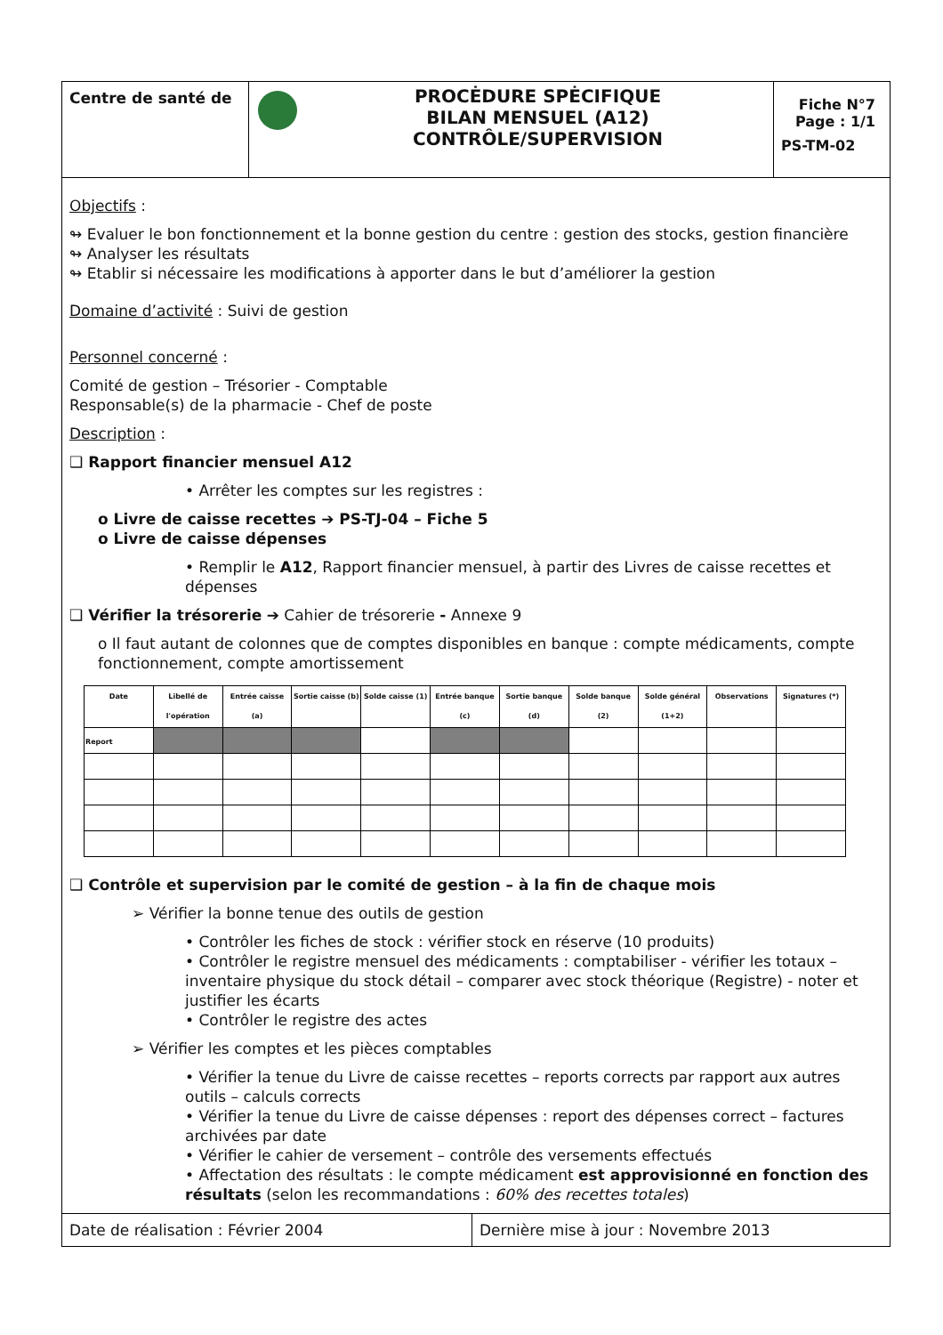Centre de santé de
PROCĖDURE SPĖCIFIQUE
BILAN MENSUEL (A12)
CONTRÔLE/SUPERVISION
Fiche N°7
Page : 1/1
PS-TM-02
Objectifs :
↬ Evaluer le bon fonctionnement et la bonne gestion du centre : gestion des stocks, gestion financière
↬ Analyser les résultats
↬ Etablir si nécessaire les modifications à apporter dans le but d’améliorer la gestion
Domaine d’activité : Suivi de gestion
Personnel concerné :
Comité de gestion – Trésorier - Comptable
Responsable(s) de la pharmacie - Chef de poste
Description :
❑ Rapport financier mensuel A12
• Arrêter les comptes sur les registres :
o Livre de caisse recettes ➔ PS-TJ-04 – Fiche 5
o Livre de caisse dépenses
• Remplir le A12, Rapport financier mensuel, à partir des Livres de caisse recettes et dépenses
❑ Vérifier la trésorerie ➔ Cahier de trésorerie - Annexe 9
o Il faut autant de colonnes que de comptes disponibles en banque : compte médicaments, compte fonctionnement, compte amortissement
| Date | Libellé de l'opération | Entrée caisse (a) | Sortie caisse (b) | Solde caisse (1) | Entrée banque (c) | Sortie banque (d) | Solde banque (2) | Solde général (1+2) | Observations | Signatures (*) |
| --- | --- | --- | --- | --- | --- | --- | --- | --- | --- | --- |
| Report | | | | | | | | | | |
❑ Contrôle et supervision par le comité de gestion – à la fin de chaque mois
➢ Vérifier la bonne tenue des outils de gestion
• Contrôler les fiches de stock : vérifier stock en réserve (10 produits)
• Contrôler le registre mensuel des médicaments : comptabiliser - vérifier les totaux – inventaire physique du stock détail – comparer avec stock théorique (Registre) - noter et justifier les écarts
• Contrôler le registre des actes
➢ Vérifier les comptes et les pièces comptables
• Vérifier la tenue du Livre de caisse recettes – reports corrects par rapport aux autres outils – calculs corrects
• Vérifier la tenue du Livre de caisse dépenses : report des dépenses correct – factures archivées par date
• Vérifier le cahier de versement – contrôle des versements effectués
• Affectation des résultats : le compte médicament est approvisionné en fonction des résultats (selon les recommandations : 60% des recettes totales)
Date de réalisation : Février 2004
Dernière mise à jour : Novembre 2013